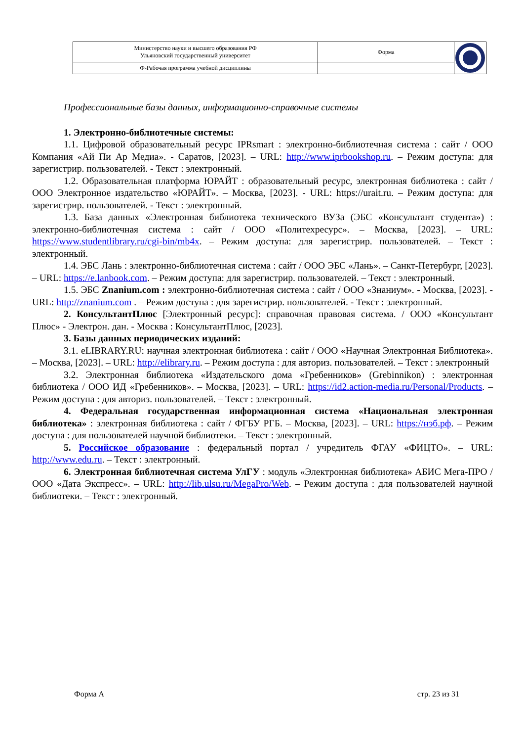| Министерство науки и высшего образования РФ Ульяновский государственный университет | Форма | |
| Ф-Рабочая программа учебной дисциплины | | |
Профессиональные базы данных, информационно-справочные системы
1. Электронно-библиотечные системы:
1.1. Цифровой образовательный ресурс IPRsmart : электронно-библиотечная система : сайт / ООО Компания «Ай Пи Ар Медиа». - Саратов, [2023]. – URL: http://www.iprbookshop.ru. – Режим доступа: для зарегистрир. пользователей. - Текст : электронный.
1.2. Образовательная платформа ЮРАЙТ : образовательный ресурс, электронная библиотека : сайт / ООО Электронное издательство «ЮРАЙТ». – Москва, [2023]. - URL: https://urait.ru. – Режим доступа: для зарегистрир. пользователей. - Текст : электронный.
1.3. База данных «Электронная библиотека технического ВУЗа (ЭБС «Консультант студента») : электронно-библиотечная система : сайт / ООО «Политехресурс». – Москва, [2023]. – URL: https://www.studentlibrary.ru/cgi-bin/mb4x. – Режим доступа: для зарегистрир. пользователей. – Текст : электронный.
1.4. ЭБС Лань : электронно-библиотечная система : сайт / ООО ЭБС «Лань». – Санкт-Петербург, [2023]. – URL: https://e.lanbook.com. – Режим доступа: для зарегистрир. пользователей. – Текст : электронный.
1.5. ЭБС Znanium.com : электронно-библиотечная система : сайт / ООО «Знаниум». - Москва, [2023]. - URL: http://znanium.com . – Режим доступа : для зарегистрир. пользователей. - Текст : электронный.
2. КонсультантПлюс [Электронный ресурс]: справочная правовая система. / ООО «Консультант Плюс» - Электрон. дан. - Москва : КонсультантПлюс, [2023].
3. Базы данных периодических изданий:
3.1. eLIBRARY.RU: научная электронная библиотека : сайт / ООО «Научная Электронная Библиотека». – Москва, [2023]. – URL: http://elibrary.ru. – Режим доступа : для авториз. пользователей. – Текст : электронный
3.2. Электронная библиотека «Издательского дома «Гребенников» (Grebinnikon) : электронная библиотека / ООО ИД «Гребенников». – Москва, [2023]. – URL: https://id2.action-media.ru/Personal/Products. – Режим доступа : для авториз. пользователей. – Текст : электронный.
4. Федеральная государственная информационная система «Национальная электронная библиотека» : электронная библиотека : сайт / ФГБУ РГБ. – Москва, [2023]. – URL: https://нэб.рф. – Режим доступа : для пользователей научной библиотеки. – Текст : электронный.
5. Российское образование : федеральный портал / учредитель ФГАУ «ФИЦТО». – URL: http://www.edu.ru. – Текст : электронный.
6. Электронная библиотечная система УлГУ : модуль «Электронная библиотека» АБИС Мега-ПРО / ООО «Дата Экспресс». – URL: http://lib.ulsu.ru/MegaPro/Web. – Режим доступа : для пользователей научной библиотеки. – Текст : электронный.
Форма А стр. 23 из 31